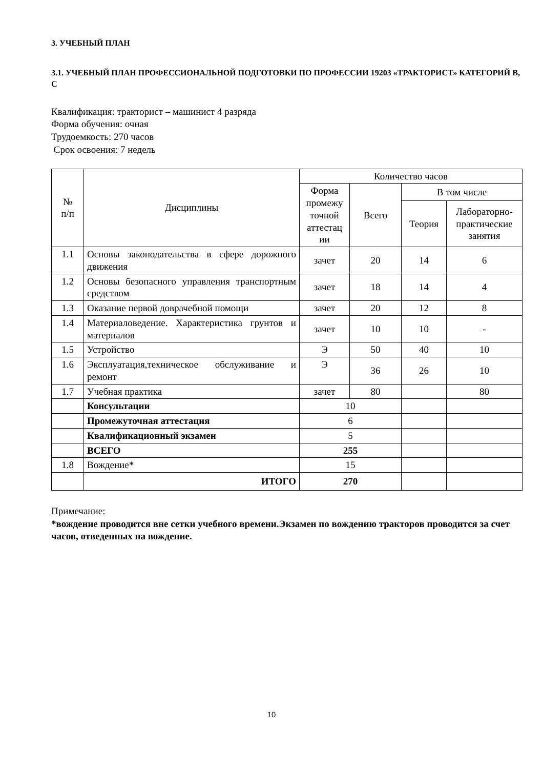3. УЧЕБНЫЙ ПЛАН
3.1. УЧЕБНЫЙ ПЛАН ПРОФЕССИОНАЛЬНОЙ ПОДГОТОВКИ ПО ПРОФЕССИИ 19203 «ТРАКТОРИСТ» КАТЕГОРИЙ В, С
Квалификация: тракторист – машинист 4 разряда
Форма обучения: очная
Трудоемкость: 270 часов
Срок освоения: 7 недель
| № п/п | Дисциплины | Количество часов | | | |
| --- | --- | --- | --- | --- | --- |
| | | Форма промежу точной аттестац ии | Всего | В том числе | |
| | | | | Теория | Лабораторно-практические занятия |
| 1.1 | Основы законодательства в сфере дорожного движения | зачет | 20 | 14 | 6 |
| 1.2 | Основы безопасного управления транспортным средством | зачет | 18 | 14 | 4 |
| 1.3 | Оказание первой доврачебной помощи | зачет | 20 | 12 | 8 |
| 1.4 | Материаловедение. Характеристика грунтов и материалов | зачет | 10 | 10 | - |
| 1.5 | Устройство | Э | 50 | 40 | 10 |
| 1.6 | Эксплуатация,техническое обслуживание и ремонт | Э | 36 | 26 | 10 |
| 1.7 | Учебная практика | зачет | 80 | | 80 |
| | Консультации | 10 | | | |
| | Промежуточная аттестация | 6 | | | |
| | Квалификационный экзамен | 5 | | | |
| | ВСЕГО | 255 | | | |
| 1.8 | Вождение* | 15 | | | |
| | ИТОГО | 270 | | | |
Примечание:
*вождение проводится вне сетки учебного времени.Экзамен по вождению тракторов проводится за счет часов, отведенных на вождение.
10